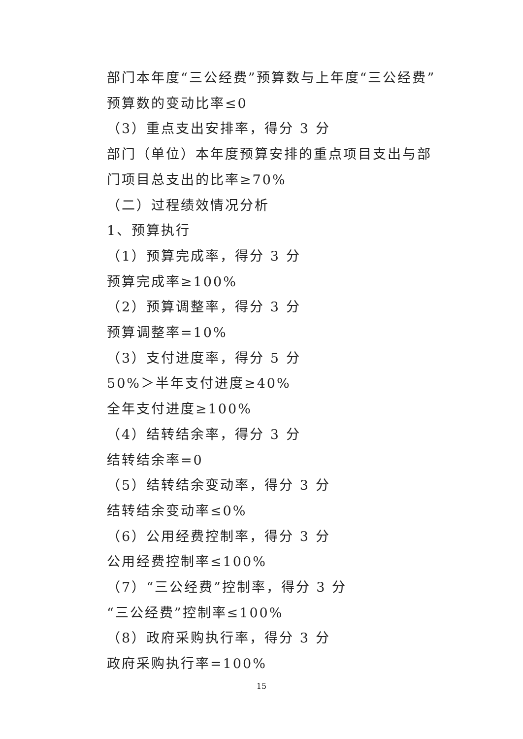部门本年度“三公经费”预算数与上年度“三公经费”预算数的变动比率≤0
（3）重点支出安排率，得分 3 分
部门（单位）本年度预算安排的重点项目支出与部门项目总支出的比率≥70%
（二）过程绩效情况分析
1、预算执行
（1）预算完成率，得分 3 分
预算完成率≥100%
（2）预算调整率，得分 3 分
预算调整率=10%
（3）支付进度率，得分 5 分
50%＞半年支付进度≥40%
全年支付进度≥100%
（4）结转结余率，得分 3 分
结转结余率=0
（5）结转结余变动率，得分 3 分
结转结余变动率≤0%
（6）公用经费控制率，得分 3 分
公用经费控制率≤100%
（7）“三公经费”控制率，得分 3 分
“三公经费”控制率≤100%
（8）政府采购执行率，得分 3 分
政府采购执行率=100%
15